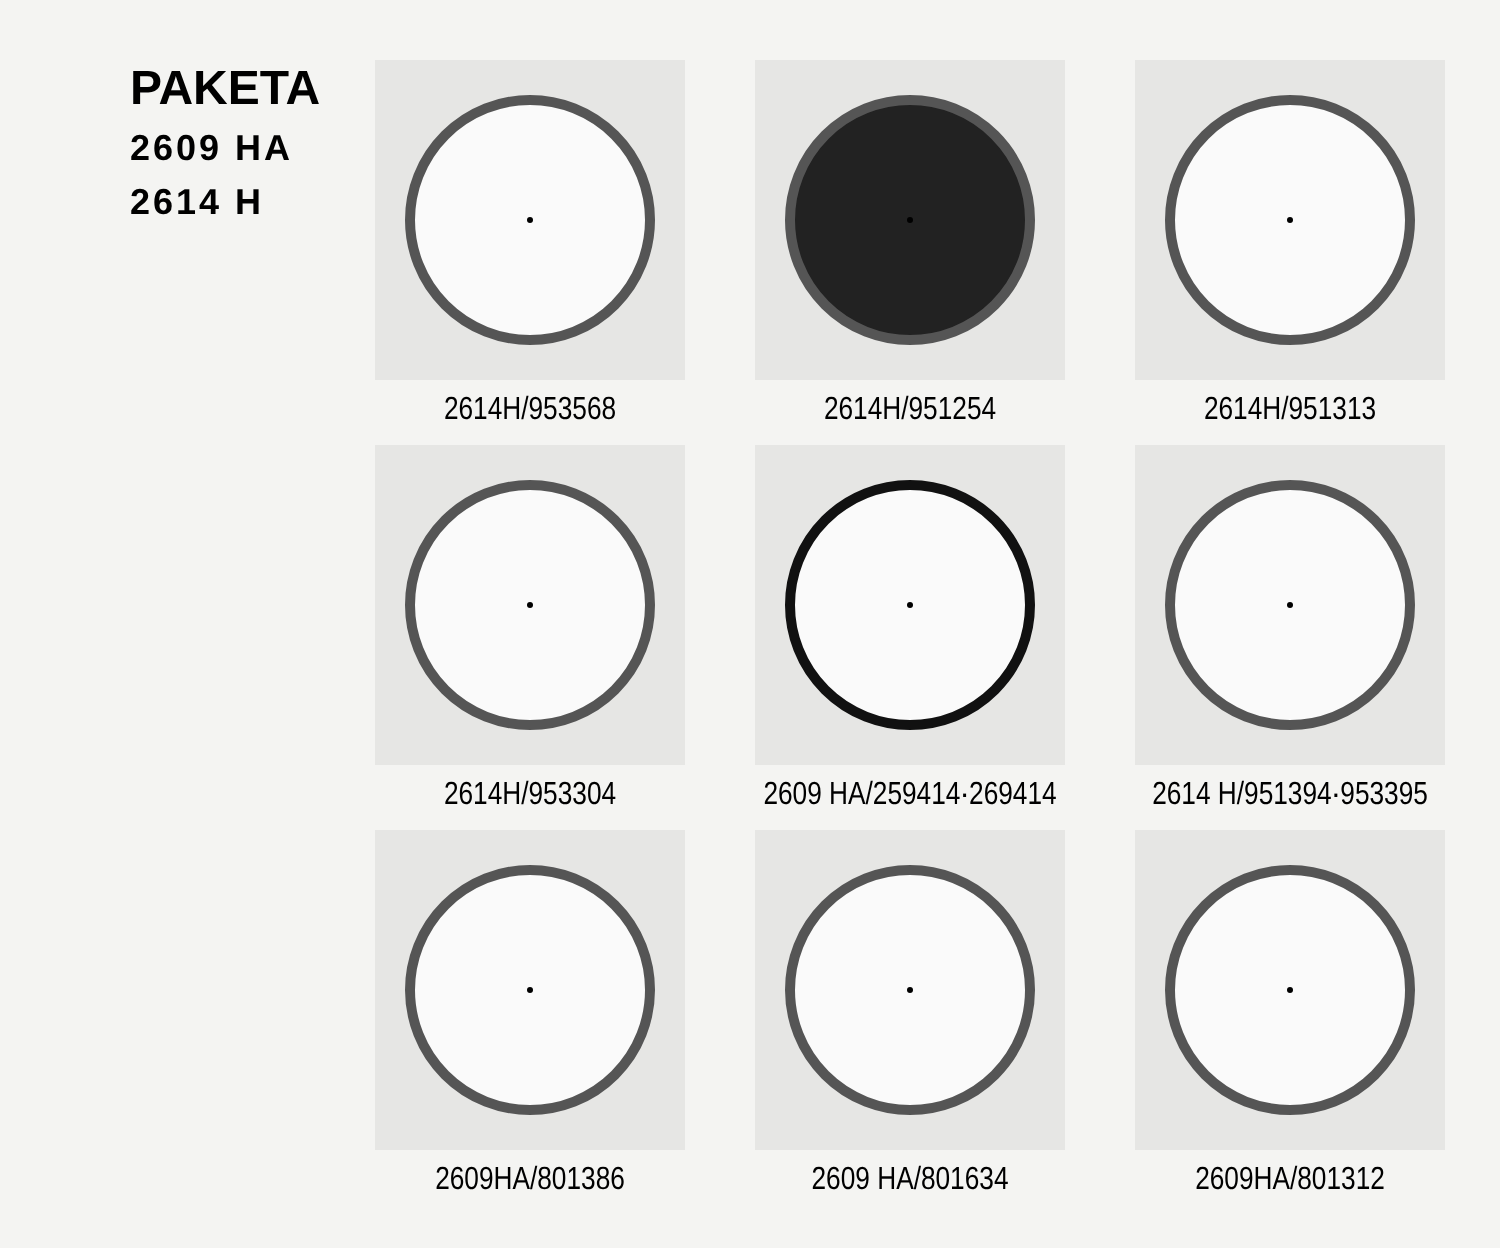PAKETA
2609 HA
2614 H
2614H/953568
2614H/951254
2614H/951313
2614H/953304
2609 HA/259414·269414
2614 H/951394·953395
2609HA/801386
2609 HA/801634
2609HA/801312